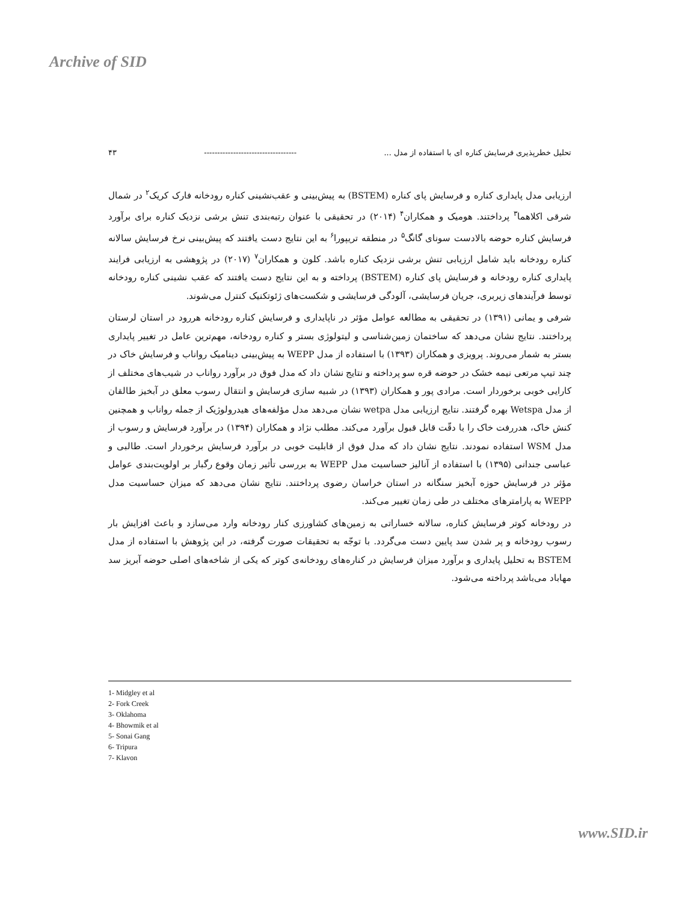Archive of SID
۴۳ ----------------------------------- تحلیل خطرپذیری فرسایش کناره ای با استفاده از مدل ...
ارزیابی مدل پایداری کناره و فرسایش پای کناره (BSTEM) به پیش‌بینی و عقب‌نشینی کناره رودخانه فارک کریک<sup>۲</sup> در شمال شرقی اکلاهما<sup>۳</sup> پرداختند. هومیک و همکاران<sup>۴</sup> (۲۰۱۴) در تحقیقی با عنوان رتبه‌بندی تنش برشی نزدیک کناره برای برآورد فرسایش کناره حوضه بالادست سونای گانگ<sup>۵</sup> در منطقه تریپورا<sup>۶</sup> به این نتایج دست یافتند که پیش‌بینی نرخ فرسایش سالانه کناره رودخانه باید شامل ارزیابی تنش برشی نزدیک کناره باشد. کلون و همکاران<sup>۷</sup> (۲۰۱۷) در پژوهشی به ارزیابی فرایند پایداری کناره رودخانه و فرسایش پای کناره (BSTEM) پرداخته و به این نتایج دست یافتند که عقب نشینی کناره رودخانه توسط فرآیندهای زیربری، جریان فرسایشی، آلودگی فرسایشی و شکست‌های ژئوتکنیک کنترل می‌شوند.
شرفی و یمانی (۱۳۹۱) در تحقیقی به مطالعه عوامل مؤثر در ناپایداری و فرسایش کناره رودخانه هررود در استان لرستان پرداختند. نتایج نشان می‌دهد که ساختمان زمین‌شناسی و لیتولوژی بستر و کناره رودخانه، مهم‌ترین عامل در تغییر پایداری بستر به شمار می‌روند. پرویزی و همکاران (۱۳۹۳) با استفاده از مدل WEPP به پیش‌بینی دینامیک رواناب و فرسایش خاک در چند تیپ مرتعی نیمه خشک در حوضه قره سو پرداخته و نتایج نشان داد که مدل فوق در برآورد رواناب در شیب‌های مختلف از کارایی خوبی برخوردار است. مرادی پور و همکاران (۱۳۹۳) در شبیه سازی فرسایش و انتقال رسوب معلق در آبخیز طالقان از مدل Wetspa بهره گرفتند. نتایج ارزیابی مدل wetpa نشان می‌دهد مدل مؤلفه‌های هیدرولوژیک از جمله رواناب و همچنین کنش خاک، هدررفت خاک را با دقّت قابل قبول برآورد می‌کند. مطلب نژاد و همکاران (۱۳۹۴) در برآورد فرسایش و رسوب از مدل WSM استفاده نمودند. نتایج نشان داد که مدل فوق از قابلیت خوبی در برآورد فرسایش برخوردار است. طالبی و عباسی جندانی (۱۳۹۵) با استفاده از آنالیز حساسیت مدل WEPP به بررسی تأثیر زمان وقوع رگبار بر اولویت‌بندی عوامل مؤثر در فرسایش حوزه آبخیز سنگانه در استان خراسان رضوی پرداختند. نتایج نشان می‌دهد که میزان حساسیت مدل WEPP به پارامترهای مختلف در طی زمان تغییر می‌کند.
در رودخانه کوتر فرسایش کناره، سالانه خساراتی به زمین‌های کشاورزی کنار رودخانه وارد می‌سازد و باعث افزایش بار رسوب رودخانه و پر شدن سد پایین دست می‌گردد. با توجّه به تحقیقات صورت گرفته، در این پژوهش با استفاده از مدل BSTEM به تحلیل پایداری و برآورد میزان فرسایش در کناره‌های رودخانه‌ی کوتر که یکی از شاخه‌های اصلی حوضه آبریز سد مهاباد می‌باشد پرداخته می‌شود.
1- Midgley et al
2- Fork Creek
3- Oklahoma
4- Bhowmik et al
5- Sonai Gang
6- Tripura
7- Klavon
www.SID.ir